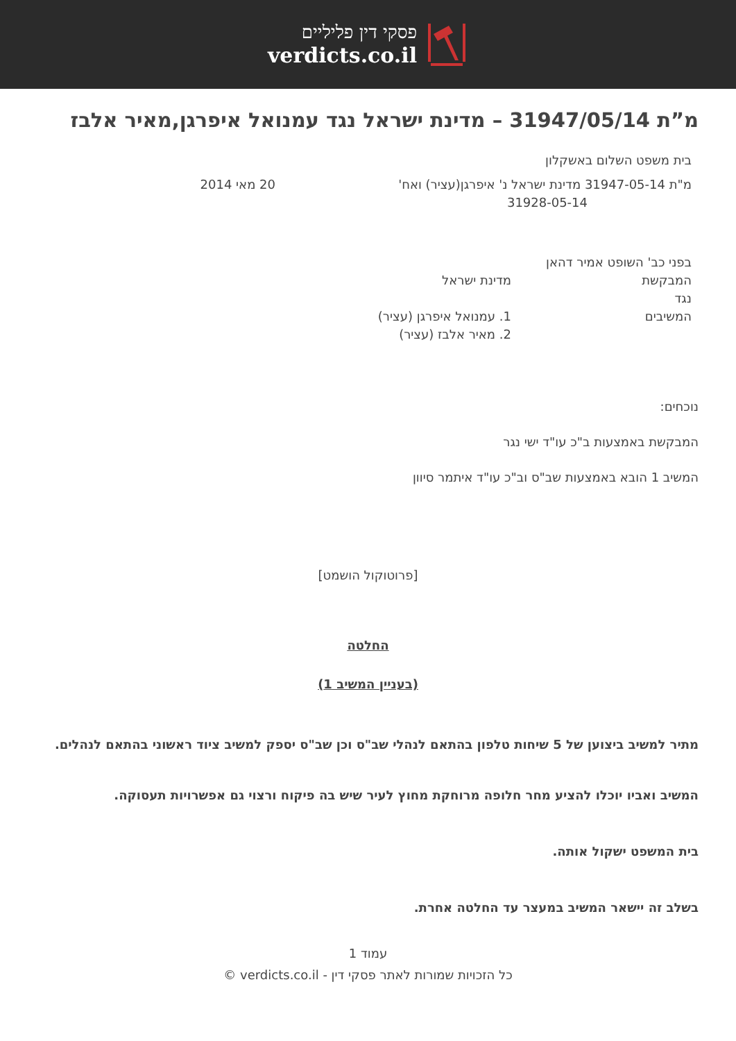פסקי דין פליליים
verdicts.co.il
מ”ת 31947/05/14 – מדינת ישראל נגד עמנואל איפרגן,מאיר אלבז
בית משפט השלום באשקלון
מ"ת 31947-05-14 מדינת ישראל נ' איפרגן(עציר) ואח'
31928-05-14
20 מאי 2014
בפני כב' השופט אמיר דהאן
המבקשת מדינת ישראל
נגד
המשיבים 1. עמנואל איפרגן (עציר)
2. מאיר אלבז (עציר)
נוכחים:
המבקשת באמצעות ב"כ עו"ד ישי נגר
המשיב 1 הובא באמצעות שב"ס וב"כ עו"ד איתמר סיוון
[פרוטוקול הושמט]
החלטה
(בעניין המשיב 1)
מתיר למשיב ביצוען של 5 שיחות טלפון בהתאם לנהלי שב"ס וכן שב"ס יספק למשיב ציוד ראשוני בהתאם לנהלים.
המשיב ואביו יוכלו להציע מחר חלופה מרוחקת מחוץ לעיר שיש בה פיקוח ורצוי גם אפשרויות תעסוקה.
בית המשפט ישקול אותה.
בשלב זה יישאר המשיב במעצר עד החלטה אחרת.
עמוד 1
כל הזכויות שמורות לאתר פסקי דין - verdicts.co.il ©